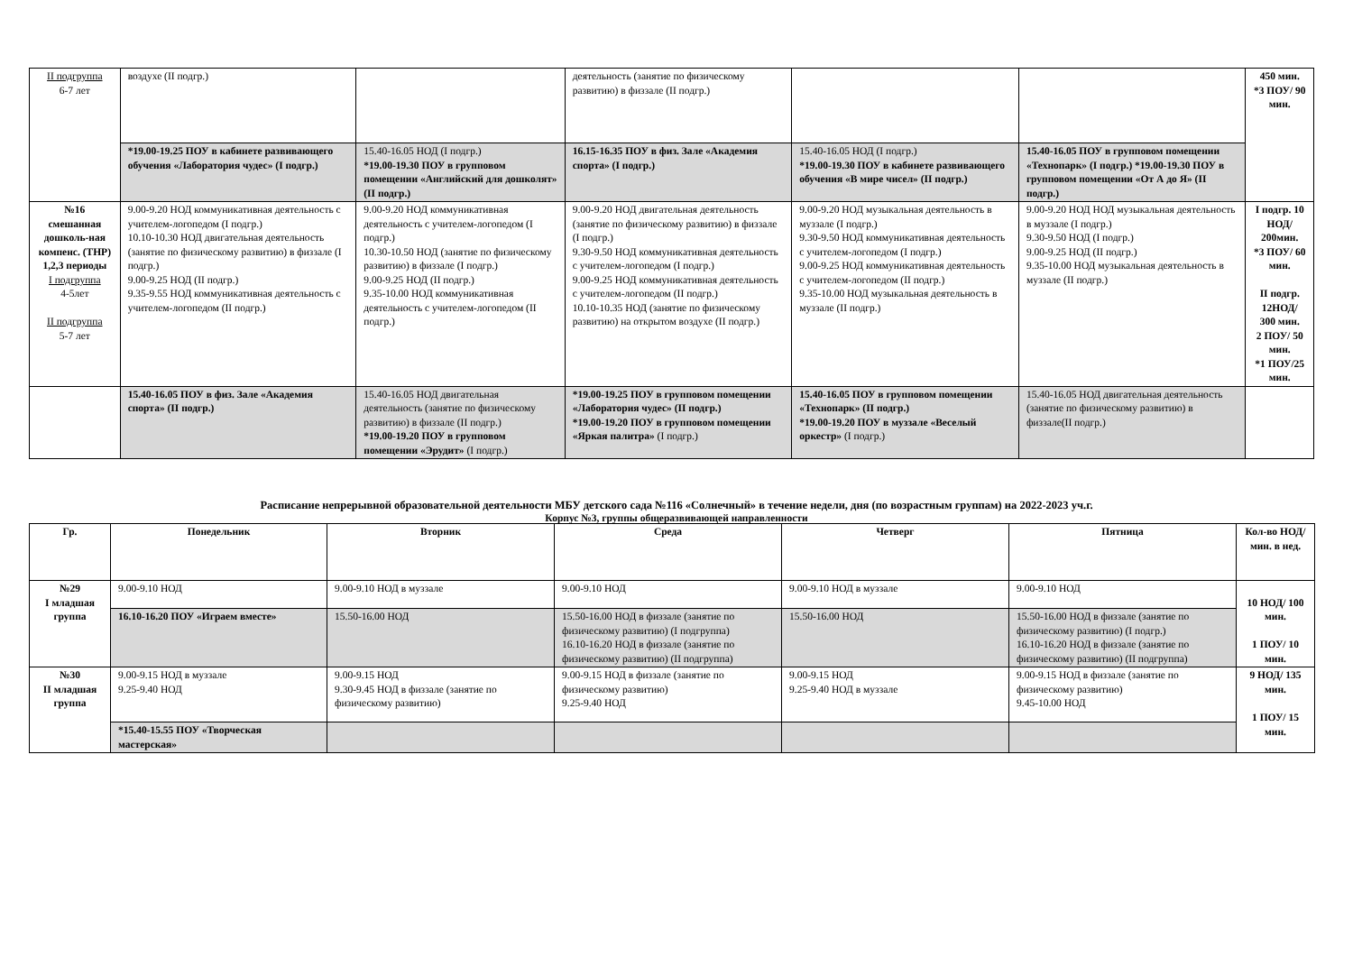| II подгруппа 6-7 лет | воздухе (II подгр.) | | деятельность (занятие по физическому развитию) в физзале (II подгр.) | | | 450 мин. *3 ПОУ/ 90 мин. |
| | *19.00-19.25 ПОУ в кабинете развивающего обучения «Лаборатория чудес» (I подгр.) | 15.40-16.05 НОД (I подгр.) *19.00-19.30 ПОУ в групповом помещении «Английский для дошколят» (II подгр.) | 16.15-16.35 ПОУ в физ. Зале «Академия спорта» (I подгр.) | 15.40-16.05 НОД (I подгр.) *19.00-19.30 ПОУ в кабинете развивающего обучения «В мире чисел» (II подгр.) | 15.40-16.05 ПОУ в групповом помещении «Технопарк» (I подгр.) *19.00-19.30 ПОУ в групповом помещении «От А до Я» (II подгр.) | |
| №16 смешанная дошколь-ная компенс. (ТНР) 1,2,3 периоды I подгруппа 4-5лет II подгруппа 5-7 лет | 9.00-9.20 НОД коммуникативная деятельность с учителем-логопедом (I подгр.) 10.10-10.30 НОД двигательная деятельность (занятие по физическому развитию) в физзале (I подгр.) 9.00-9.25 НОД (II подгр.) 9.35-9.55 НОД коммуникативная деятельность с учителем-логопедом (II подгр.) | 9.00-9.20 НОД коммуникативная деятельность с учителем-логопедом (I подгр.) 10.30-10.50 НОД (занятие по физическому развитию) в физзале (I подгр.) 9.00-9.25 НОД (II подгр.) 9.35-10.00 НОД коммуникативная деятельность с учителем-логопедом (II подгр.) | 9.00-9.20 НОД двигательная деятельность (занятие по физическому развитию) в физзале (I подгр.) 9.30-9.50 НОД коммуникативная деятельность с учителем-логопедом (I подгр.) 9.00-9.25 НОД коммуникативная деятельность с учителем-логопедом (II подгр.) 10.10-10.35 НОД (занятие по физическому развитию) на открытом воздухе (II подгр.) | 9.00-9.20 НОД музыкальная деятельность в муззале (I подгр.) 9.30-9.50 НОД коммуникативная деятельность с учителем-логопедом (I подгр.) 9.00-9.25 НОД коммуникативная деятельность с учителем-логопедом (II подгр.) 9.35-10.00 НОД музыкальная деятельность в муззале (II подгр.) | 9.00-9.20 НОД НОД музыкальная деятельность в муззале (I подгр.) 9.30-9.50 НОД (I подгр.) 9.00-9.25 НОД (II подгр.) 9.35-10.00 НОД музыкальная деятельность в муззале (II подгр.) | I подгр. 10 НОД/ 200мин. *3 ПОУ/ 60 мин. II подгр. 12НОД/ 300 мин. 2 ПОУ/ 50 мин. *1 ПОУ/25 мин. |
| | 15.40-16.05 ПОУ в физ. Зале «Академия спорта» (II подгр.) | 15.40-16.05 НОД двигательная деятельность (занятие по физическому развитию) в физзале (II подгр.) *19.00-19.20 ПОУ в групповом помещении «Эрудит» (I подгр.) | *19.00-19.25 ПОУ в групповом помещении «Лаборатория чудес» (II подгр.) *19.00-19.20 ПОУ в групповом помещении «Яркая палитра» (I подгр.) | 15.40-16.05 ПОУ в групповом помещении «Технопарк» (II подгр.) *19.00-19.20 ПОУ в муззале «Веселый оркестр» (I подгр.) | 15.40-16.05 НОД двигательная деятельность (занятие по физическому развитию) в физзале(II подгр.) | |
Расписание непрерывной образовательной деятельности МБУ детского сада №116 «Солнечный» в течение недели, дня (по возрастным группам) на 2022-2023 уч.г.
Корпус №3, группы общеразвивающей направленности
| Гр. | Понедельник | Вторник | Среда | Четверг | Пятница | Кол-во НОД/ мин. в нед. |
| --- | --- | --- | --- | --- | --- | --- |
| №29 I младшая группа | 9.00-9.10 НОД | 9.00-9.10 НОД в муззале | 9.00-9.10 НОД | 9.00-9.10 НОД в муззале | 9.00-9.10 НОД | 10 НОД/ 100 мин. 1 ПОУ/ 10 мин. |
| | 16.10-16.20 ПОУ «Играем вместе» | 15.50-16.00 НОД | 15.50-16.00 НОД в физзале (занятие по физическому развитию) (I подгруппа) 16.10-16.20 НОД в физзале (занятие по физическому развитию) (II подгруппа) | 15.50-16.00 НОД | 15.50-16.00 НОД в физзале (занятие по физическому развитию) (I подгр.) 16.10-16.20 НОД в физзале (занятие по физическому развитию) (II подгруппа) | |
| №30 II младшая группа | 9.00-9.15 НОД в муззале 9.25-9.40 НОД | 9.00-9.15 НОД 9.30-9.45 НОД в физзале (занятие по физическому развитию) | 9.00-9.15 НОД в физзале (занятие по физическому развитию) 9.25-9.40 НОД | 9.00-9.15 НОД 9.25-9.40 НОД в муззале | 9.00-9.15 НОД в физзале (занятие по физическому развитию) 9.45-10.00 НОД | 9 НОД/ 135 мин. 1 ПОУ/ 15 мин. |
| | *15.40-15.55 ПОУ «Творческая мастерская» | | | | | |